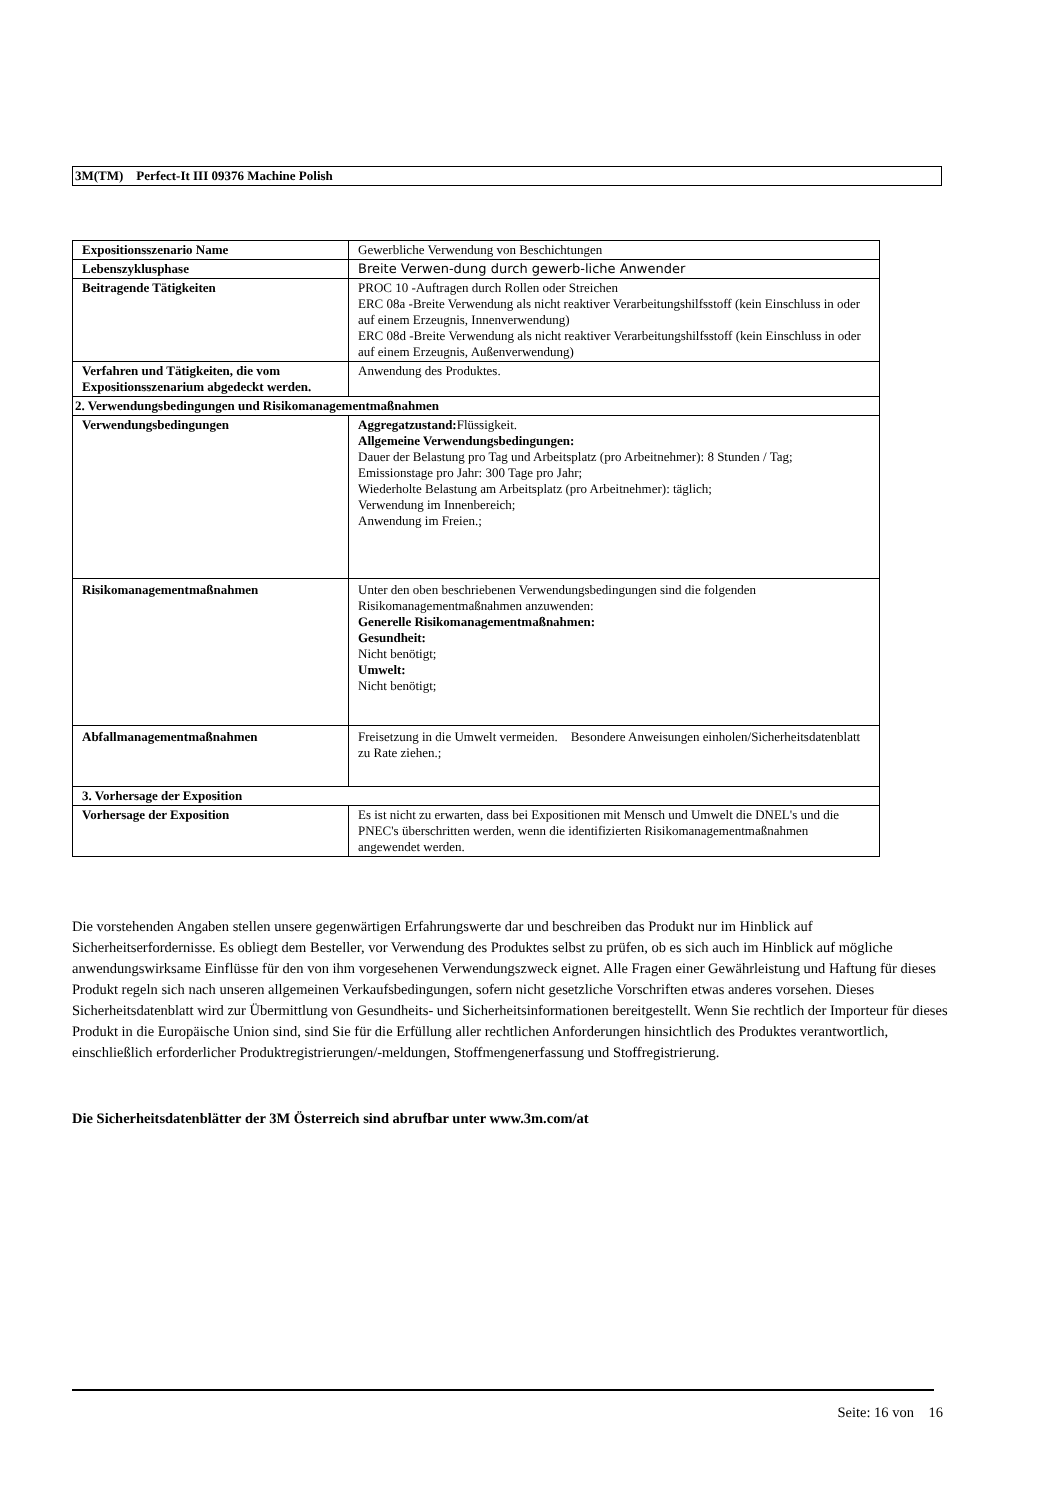3M(TM) Perfect-It III 09376 Machine Polish
| Expositionsszenario Name | Gewerbliche Verwendung von Beschichtungen |
| Lebenszyklusphase | Breite Verwen-dung durch gewerb-liche Anwender |
| Beitragende Tätigkeiten | PROC 10 -Auftragen durch Rollen oder Streichen ERC 08a -Breite Verwendung als nicht reaktiver Verarbeitungshilfsstoff (kein Einschluss in oder auf einem Erzeugnis, Innenverwendung) ERC 08d -Breite Verwendung als nicht reaktiver Verarbeitungshilfsstoff (kein Einschluss in oder auf einem Erzeugnis, Außenverwendung) |
| Verfahren und Tätigkeiten, die vom Expositionsszenarium abgedeckt werden. | Anwendung des Produktes. |
| 2. Verwendungsbedingungen und Risikomanagementmaßnahmen | |
| Verwendungsbedingungen | Aggregatzustand: Flüssigkeit. Allgemeine Verwendungsbedingungen: Dauer der Belastung pro Tag und Arbeitsplatz (pro Arbeitnehmer): 8 Stunden / Tag; Emissionstage pro Jahr: 300 Tage pro Jahr; Wiederholte Belastung am Arbeitsplatz (pro Arbeitnehmer): täglich; Verwendung im Innenbereich; Anwendung im Freien.; |
| Risikomanagementmaßnahmen | Unter den oben beschriebenen Verwendungsbedingungen sind die folgenden Risikomanagementmaßnahmen anzuwenden: Generelle Risikomanagementmaßnahmen: Gesundheit: Nicht benötigt; Umwelt: Nicht benötigt; |
| Abfallmanagementmaßnahmen | Freisetzung in die Umwelt vermeiden. Besondere Anweisungen einholen/Sicherheitsdatenblatt zu Rate ziehen.; |
| 3. Vorhersage der Exposition | |
| Vorhersage der Exposition | Es ist nicht zu erwarten, dass bei Expositionen mit Mensch und Umwelt die DNEL's und die PNEC's überschritten werden, wenn die identifizierten Risikomanagementmaßnahmen angewendet werden. |
Die vorstehenden Angaben stellen unsere gegenwärtigen Erfahrungswerte dar und beschreiben das Produkt nur im Hinblick auf Sicherheitserfordernisse. Es obliegt dem Besteller, vor Verwendung des Produktes selbst zu prüfen, ob es sich auch im Hinblick auf mögliche anwendungswirksame Einflüsse für den von ihm vorgesehenen Verwendungszweck eignet. Alle Fragen einer Gewährleistung und Haftung für dieses Produkt regeln sich nach unseren allgemeinen Verkaufsbedingungen, sofern nicht gesetzliche Vorschriften etwas anderes vorsehen. Dieses Sicherheitsdatenblatt wird zur Übermittlung von Gesundheits- und Sicherheitsinformationen bereitgestellt. Wenn Sie rechtlich der Importeur für dieses Produkt in die Europäische Union sind, sind Sie für die Erfüllung aller rechtlichen Anforderungen hinsichtlich des Produktes verantwortlich, einschließlich erforderlicher Produktregistrierungen/-meldungen, Stoffmengenerfassung und Stoffregistrierung.
Die Sicherheitsdatenblätter der 3M Österreich sind abrufbar unter www.3m.com/at
Seite: 16 von 16